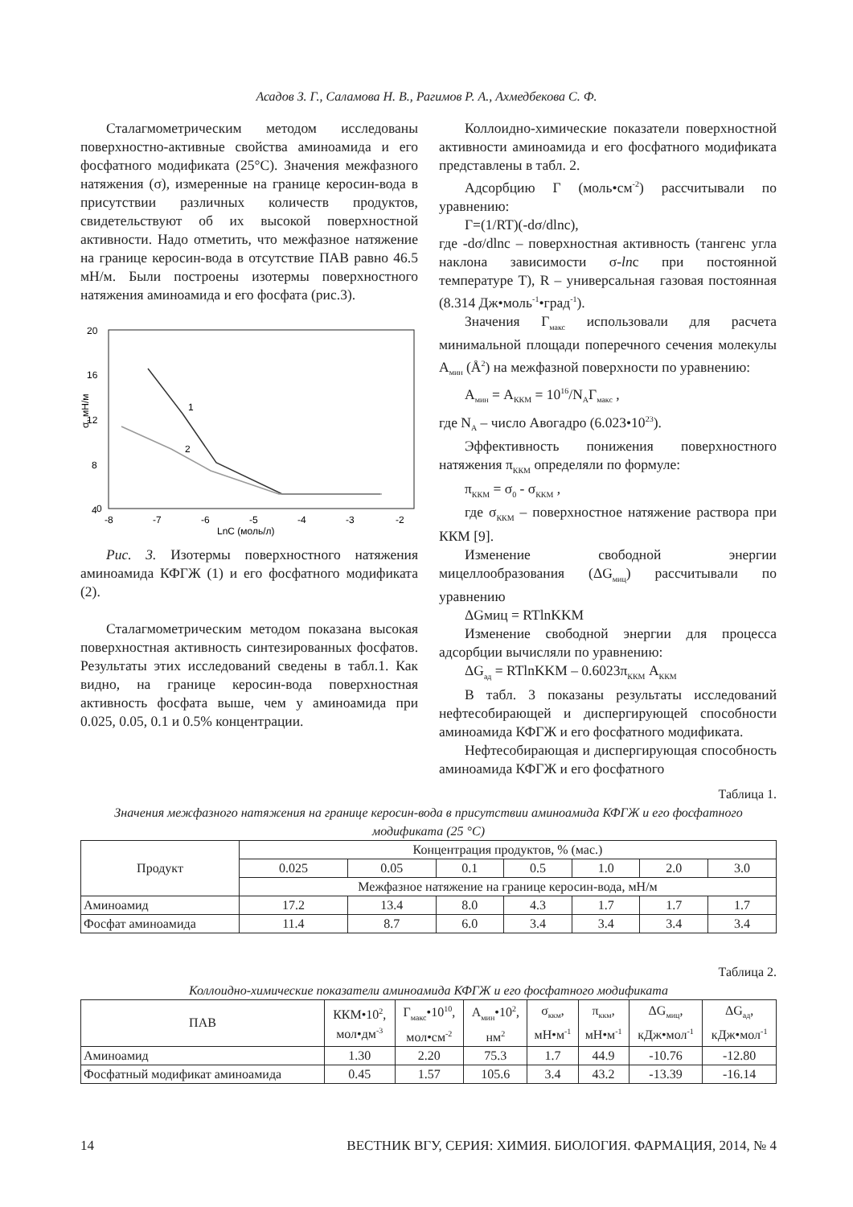Асадов З. Г., Саламова Н. В., Рагимов Р. А., Ахмедбекова С. Ф.
Сталагмометрическим методом исследованы поверхностно-активные свойства аминоамида и его фосфатного модификата (25°C). Значения межфазного натяжения (σ), измеренные на границе керосин-вода в присутствии различных количеств продуктов, свидетельствуют об их высокой поверхностной активности. Надо отметить, что межфазное натяжение на границе керосин-вода в отсутствие ПАВ равно 46.5 мН/м. Были построены изотермы поверхностного натяжения аминоамида и его фосфата (рис.3).
20
16
12
8
4
0
-8
-7
-6
-5
-4
-3
-2
LnC (моль/л)
σ, мН/м
1
2
Рис. 3. Изотермы поверхностного натяжения аминоамида КФГЖ (1) и его фосфатного модификата (2).
Сталагмометрическим методом показана высокая поверхностная активность синтезированных фосфатов. Результаты этих исследований сведены в табл.1. Как видно, на границе керосин-вода поверхностная активность фосфата выше, чем у аминоамида при 0.025, 0.05, 0.1 и 0.5% концентрации.
Коллоидно-химические показатели поверхностной активности аминоамида и его фосфатного модификата представлены в табл. 2.
Адсорбцию Г (моль•см<sup>-2</sup>) рассчитывали по уравнению:
Г=(1/RT)(-dσ/dlnc),
где -dσ/dlnc – поверхностная активность (тангенс угла наклона зависимости σ-lnc при постоянной температуре T), R – универсальная газовая постоянная (8.314 Дж•моль<sup>-1</sup>•град<sup>-1</sup>).
Значения Г<sub>макс</sub> использовали для расчета минимальной площади поперечного сечения молекулы А<sub>мин</sub> (Å<sup>2</sup>) на межфазной поверхности по уравнению:
А<sub>мин</sub> = А<sub>ККМ</sub> = 10<sup>16</sup>/N<sub>A</sub>Г<sub>макс</sub> ,
где N<sub>A</sub> – число Авогадро (6.023•10<sup>23</sup>).
Эффективность понижения поверхностного натяжения π<sub>ККМ</sub> определяли по формуле:
π<sub>ККМ</sub> = σ<sub>0</sub> - σ<sub>ККМ</sub> ,
где σ<sub>ККМ</sub> – поверхностное натяжение раствора при ККМ [9].
Изменение свободной энергии мицеллообразования (ΔG<sub>миц</sub>) рассчитывали по уравнению
ΔGмиц = RTlnKKM
Изменение свободной энергии для процесса адсорбции вычисляли по уравнению:
ΔG<sub>ад</sub> = RTlnKKM – 0.6023π<sub>ККМ</sub> А<sub>ККМ</sub>
В табл. 3 показаны результаты исследований нефтесобирающей и диспергирующей способности аминоамида КФГЖ и его фосфатного модификата.
Нефтесобирающая и диспергирующая способность аминоамида КФГЖ и его фосфатного
Таблица 1.
Значения межфазного натяжения на границе керосин-вода в присутствии аминоамида КФГЖ и его фосфатного модификата (25 °C)
| Продукт | Концентрация продуктов, % (мас.) | | | | | | |
| --- | --- | --- | --- | --- | --- | --- | --- |
| | 0.025 | 0.05 | 0.1 | 0.5 | 1.0 | 2.0 | 3.0 |
| | Межфазное натяжение на границе керосин-вода, мН/м | | | | | | |
| Аминоамид | 17.2 | 13.4 | 8.0 | 4.3 | 1.7 | 1.7 | 1.7 |
| Фосфат аминоамида | 11.4 | 8.7 | 6.0 | 3.4 | 3.4 | 3.4 | 3.4 |
Таблица 2.
Коллоидно-химические показатели аминоамида КФГЖ и его фосфатного модификата
| ПАВ | ККМ•10<sup>2</sup>, мол•дм<sup>-3</sup> | Г<sub>макс</sub>•10<sup>10</sup>, мол•см<sup>-2</sup> | А<sub>мин</sub>•10<sup>2</sup>, нм<sup>2</sup> | σ<sub>ккм</sub>, мН•м<sup>-1</sup> | π<sub>ккм</sub>, мН•м<sup>-1</sup> | ΔG<sub>миц</sub>, кДж•мол<sup>-1</sup> | ΔG<sub>ад</sub>, кДж•мол<sup>-1</sup> |
| --- | --- | --- | --- | --- | --- | --- | --- |
| Аминоамид | 1.30 | 2.20 | 75.3 | 1.7 | 44.9 | -10.76 | -12.80 |
| Фосфатный модификат аминоамида | 0.45 | 1.57 | 105.6 | 3.4 | 43.2 | -13.39 | -16.14 |
14 ВЕСТНИК ВГУ, СЕРИЯ: ХИМИЯ. БИОЛОГИЯ. ФАРМАЦИЯ, 2014, № 4